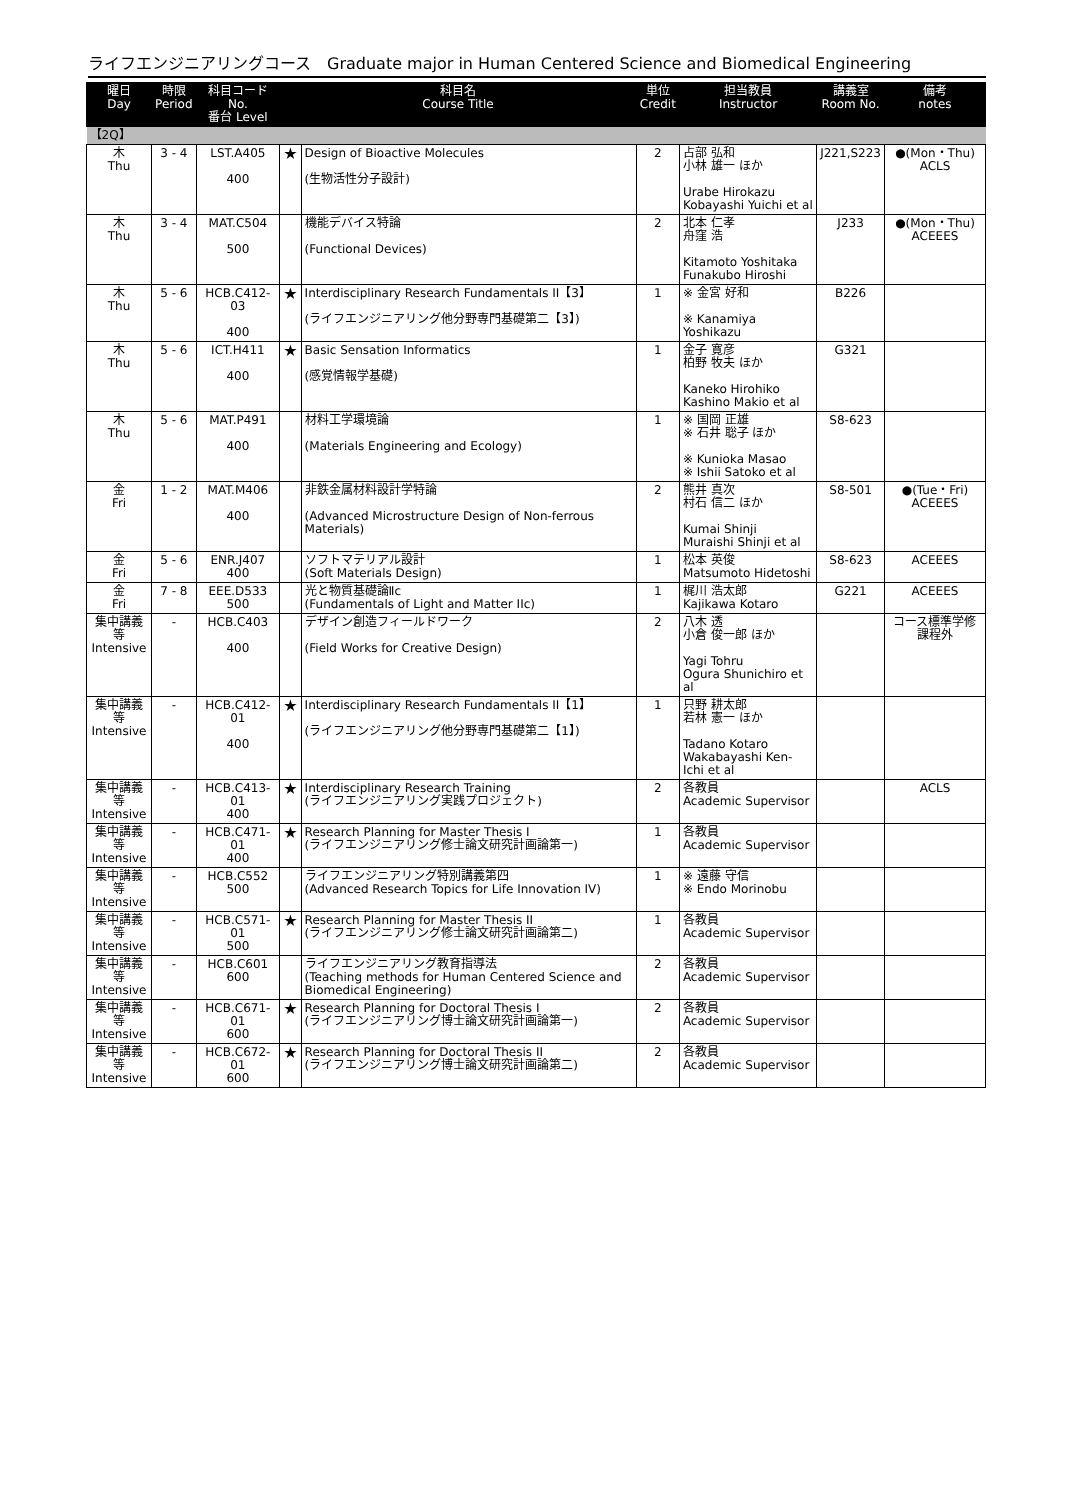ライフエンジニアリングコース　Graduate major in Human Centered Science and Biomedical Engineering
| 曜日 Day | 時限 Period | 科目コード No. 番台 Level | 科目名 Course Title | | 単位 Credit | 担当教員 Instructor | 講義室 Room No. | 備考 notes |
| --- | --- | --- | --- | --- | --- | --- | --- | --- |
| 【2Q】 | | | | | | | | |
| 木 Thu | 3 - 4 | LST.A405 400 | ★ | Design of Bioactive Molecules (生物活性分子設計) | 2 | 占部 弘和 小林 雄一 ほか Urabe Hirokazu Kobayashi Yuichi et al | J221,S223 | ●(Mon・Thu) ACLS |
| 木 Thu | 3 - 4 | MAT.C504 500 | | 機能デバイス特論 (Functional Devices) | 2 | 北本 仁孝 舟窪 浩 Kitamoto Yoshitaka Funakubo Hiroshi | J233 | ●(Mon・Thu) ACEEES |
| 木 Thu | 5 - 6 | HCB.C412-03 400 | ★ | Interdisciplinary Research Fundamentals II【3】 (ライフエンジニアリング他分野専門基礎第二【3】) | 1 | ※ 金宮 好和 ※ Kanamiya Yoshikazu | B226 | |
| 木 Thu | 5 - 6 | ICT.H411 400 | ★ | Basic Sensation Informatics (感覚情報学基礎) | 1 | 金子 寛彦 柏野 牧夫 ほか Kaneko Hirohiko Kashino Makio et al | G321 | |
| 木 Thu | 5 - 6 | MAT.P491 400 | | 材料工学環境論 (Materials Engineering and Ecology) | 1 | ※ 国岡 正雄 ※ 石井 聡子 ほか ※ Kunioka Masao ※ Ishii Satoko et al | S8-623 | |
| 金 Fri | 1 - 2 | MAT.M406 400 | | 非鉄金属材料設計学特論 (Advanced Microstructure Design of Non-ferrous Materials) | 2 | 熊井 真次 村石 信二 ほか Kumai Shinji Muraishi Shinji et al | S8-501 | ●(Tue・Fri) ACEEES |
| 金 Fri | 5 - 6 | ENR.J407 400 | | ソフトマテリアル設計 (Soft Materials Design) | 1 | 松本 英俊 Matsumoto Hidetoshi | S8-623 | ACEEES |
| 金 Fri | 7 - 8 | EEE.D533 500 | | 光と物質基礎論Ⅱc (Fundamentals of Light and Matter IIc) | 1 | 梶川 浩太郎 Kajikawa Kotaro | G221 | ACEEES |
| 集中講義等 Intensive | - | HCB.C403 400 | | デザイン創造フィールドワーク (Field Works for Creative Design) | 2 | 八木 透 小倉 俊一郎 ほか Yagi Tohru Ogura Shunichiro et al | | コース標準学修課程外 |
| 集中講義等 Intensive | - | HCB.C412-01 400 | ★ | Interdisciplinary Research Fundamentals II【1】 (ライフエンジニアリング他分野専門基礎第二【1】) | 1 | 只野 耕太郎 若林 憲一 ほか Tadano Kotaro Wakabayashi Ken-Ichi et al | | |
| 集中講義等 Intensive | - | HCB.C413-01 400 | ★ | Interdisciplinary Research Training (ライフエンジニアリング実践プロジェクト) | 2 | 各教員 Academic Supervisor | | ACLS |
| 集中講義等 Intensive | - | HCB.C471-01 400 | ★ | Research Planning for Master Thesis I (ライフエンジニアリング修士論文研究計画論第一) | 1 | 各教員 Academic Supervisor | | |
| 集中講義等 Intensive | - | HCB.C552 500 | | ライフエンジニアリング特別講義第四 (Advanced Research Topics for Life Innovation IV) | 1 | ※ 遠藤 守信 ※ Endo Morinobu | | |
| 集中講義等 Intensive | - | HCB.C571-01 500 | ★ | Research Planning for Master Thesis II (ライフエンジニアリング修士論文研究計画論第二) | 1 | 各教員 Academic Supervisor | | |
| 集中講義等 Intensive | - | HCB.C601 600 | | ライフエンジニアリング教育指導法 (Teaching methods for Human Centered Science and Biomedical Engineering) | 2 | 各教員 Academic Supervisor | | |
| 集中講義等 Intensive | - | HCB.C671-01 600 | ★ | Research Planning for Doctoral Thesis I (ライフエンジニアリング博士論文研究計画論第一) | 2 | 各教員 Academic Supervisor | | |
| 集中講義等 Intensive | - | HCB.C672-01 600 | ★ | Research Planning for Doctoral Thesis II (ライフエンジニアリング博士論文研究計画論第二) | 2 | 各教員 Academic Supervisor | | |